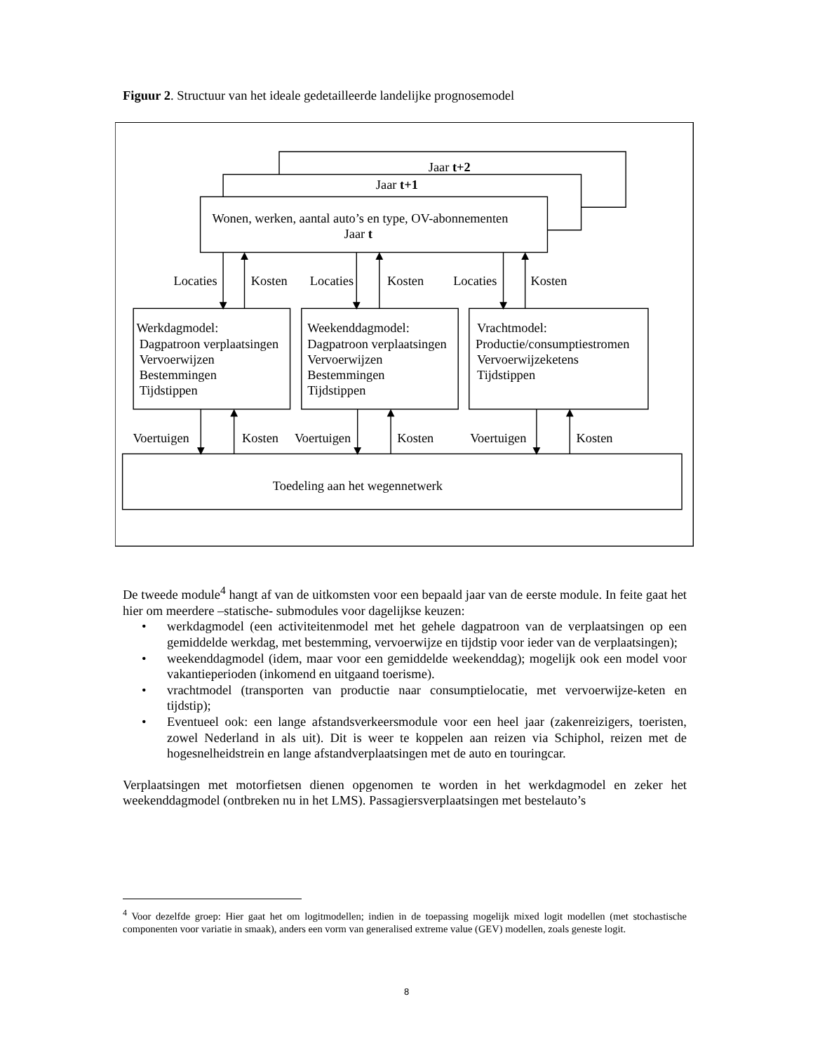Figuur 2. Structuur van het ideale gedetailleerde landelijke prognosemodel
Jaar t+2
Jaar t+1
Wonen, werken, aantal auto’s en type, OV-abonnementen
Jaar t
Locaties
Kosten
Locaties
Kosten
Locaties
Kosten
Werkdagmodel:
Dagpatroon verplaatsingen
Vervoerwijzen
Bestemmingen
Tijdstippen
Weekenddagmodel:
Dagpatroon verplaatsingen
Vervoerwijzen
Bestemmingen
Tijdstippen
Vrachtmodel:
Productie/consumptiestromen
Vervoerwijzeketens
Tijdstippen
Voertuigen
Kosten
Voertuigen
Kosten
Voertuigen
Kosten
Toedeling aan het wegennetwerk
De tweede module<sup>4</sup> hangt af van de uitkomsten voor een bepaald jaar van de eerste module. In feite gaat het hier om meerdere –statische- submodules voor dagelijkse keuzen:
• werkdagmodel (een activiteitenmodel met het gehele dagpatroon van de verplaatsingen op een gemiddelde werkdag, met bestemming, vervoerwijze en tijdstip voor ieder van de verplaatsingen);
• weekenddagmodel (idem, maar voor een gemiddelde weekenddag); mogelijk ook een model voor vakantieperioden (inkomend en uitgaand toerisme).
• vrachtmodel (transporten van productie naar consumptielocatie, met vervoerwijze-keten en tijdstip);
• Eventueel ook: een lange afstandsverkeersmodule voor een heel jaar (zakenreizigers, toeristen, zowel Nederland in als uit). Dit is weer te koppelen aan reizen via Schiphol, reizen met de hogesnelheidstrein en lange afstandverplaatsingen met de auto en touringcar.
Verplaatsingen met motorfietsen dienen opgenomen te worden in het werkdagmodel en zeker het weekenddagmodel (ontbreken nu in het LMS). Passagiersverplaatsingen met bestelauto’s
<sup>4</sup> Voor dezelfde groep: Hier gaat het om logitmodellen; indien in de toepassing mogelijk mixed logit modellen (met stochastische componenten voor variatie in smaak), anders een vorm van generalised extreme value (GEV) modellen, zoals geneste logit.
8